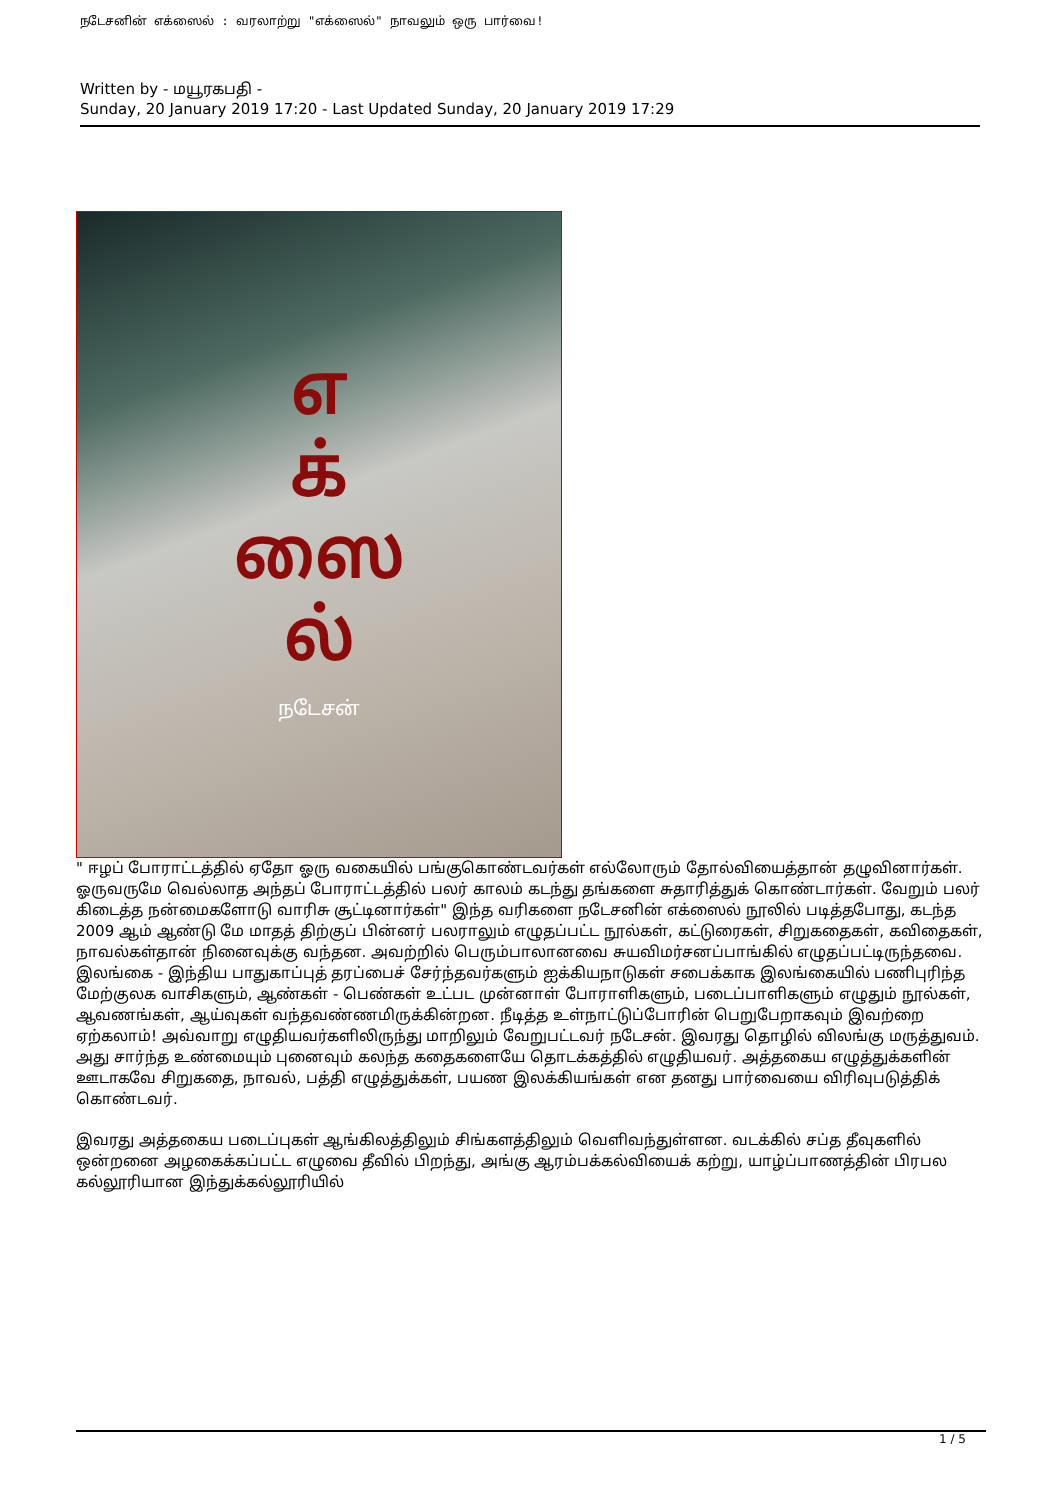நடேசனின் எக்ஸைல் : வரலாற்று "எக்ஸைல்" நாவலும் ஒரு பார்வை!
Written by - மயூரகபதி -
Sunday, 20 January 2019 17:20 - Last Updated Sunday, 20 January 2019 17:29
எ
க்
ஸை
ல்
நடேசன்
" ஈழப் போராட்டத்தில் ஏதோ ஓரு வகையில் பங்குகொண்டவர்கள் எல்லோரும் தோல்வியைத்தான் தழுவினார்கள். ஓருவருமே வெல்லாத அந்தப் போராட்டத்தில் பலர் காலம் கடந்து தங்களை சுதாரித்துக் கொண்டார்கள். வேறும் பலர் கிடைத்த நன்மைகளோடு வாரிசு சூட்டினார்கள்" இந்த வரிகளை நடேசனின் எக்ஸைல் நூலில் படித்தபோது, கடந்த 2009 ஆம் ஆண்டு மே மாதத் திற்குப் பின்னர் பலராலும் எழுதப்பட்ட நூல்கள், கட்டுரைகள், சிறுகதைகள், கவிதைகள், நாவல்கள்தான் நினைவுக்கு வந்தன. அவற்றில் பெரும்பாலானவை சுயவிமர்சனப்பாங்கில் எழுதப்பட்டிருந்தவை. இலங்கை - இந்திய பாதுகாப்புத் தரப்பைச் சேர்ந்தவர்களும் ஐக்கியநாடுகள் சபைக்காக இலங்கையில் பணிபுரிந்த மேற்குலக வாசிகளும், ஆண்கள் - பெண்கள் உட்பட முன்னாள் போராளிகளும், படைப்பாளிகளும் எழுதும் நூல்கள், ஆவணங்கள், ஆய்வுகள் வந்தவண்ணமிருக்கின்றன. நீடித்த உள்நாட்டுப்போரின் பெறுபேறாகவும் இவற்றை ஏற்கலாம்! அவ்வாறு எழுதியவர்களிலிருந்து மாறிலும் வேறுபட்டவர் நடேசன். இவரது தொழில் விலங்கு மருத்துவம். அது சார்ந்த உண்மையும் புனைவும் கலந்த கதைகளையே தொடக்கத்தில் எழுதியவர். அத்தகைய எழுத்துக்களின் ஊடாகவே சிறுகதை, நாவல், பத்தி எழுத்துக்கள், பயண இலக்கியங்கள் என தனது பார்வையை விரிவுபடுத்திக் கொண்டவர்.
இவரது அத்தகைய படைப்புகள் ஆங்கிலத்திலும் சிங்களத்திலும் வெளிவந்துள்ளன. வடக்கில் சப்த தீவுகளில் ஒன்றனை அழகைக்கப்பட்ட எழுவை தீவில் பிறந்து, அங்கு ஆரம்பக்கல்வியைக் கற்று, யாழ்ப்பாணத்தின் பிரபல கல்லூரியான இந்துக்கல்லூரியில்
1 / 5